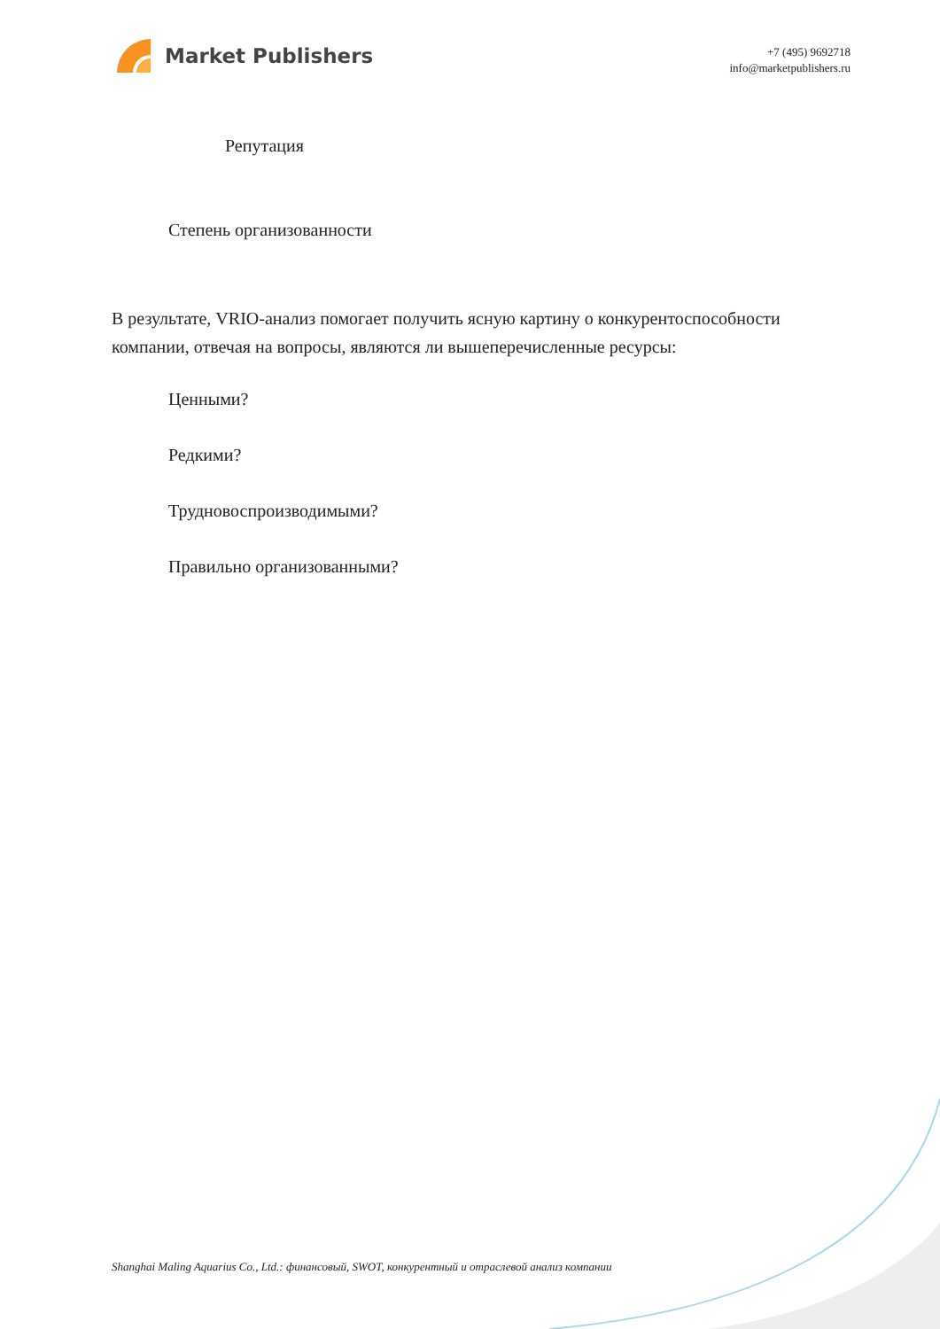Market Publishers
+7 (495) 9692718
info@marketpublishers.ru
Репутация
Степень организованности
В результате, VRIO-анализ помогает получить ясную картину о конкурентоспособности компании, отвечая на вопросы, являются ли вышеперечисленные ресурсы:
Ценными?
Редкими?
Трудновоспроизводимыми?
Правильно организованными?
Shanghai Maling Aquarius Co., Ltd.: финансовый, SWOT, конкурентный и отраслевой анализ компании